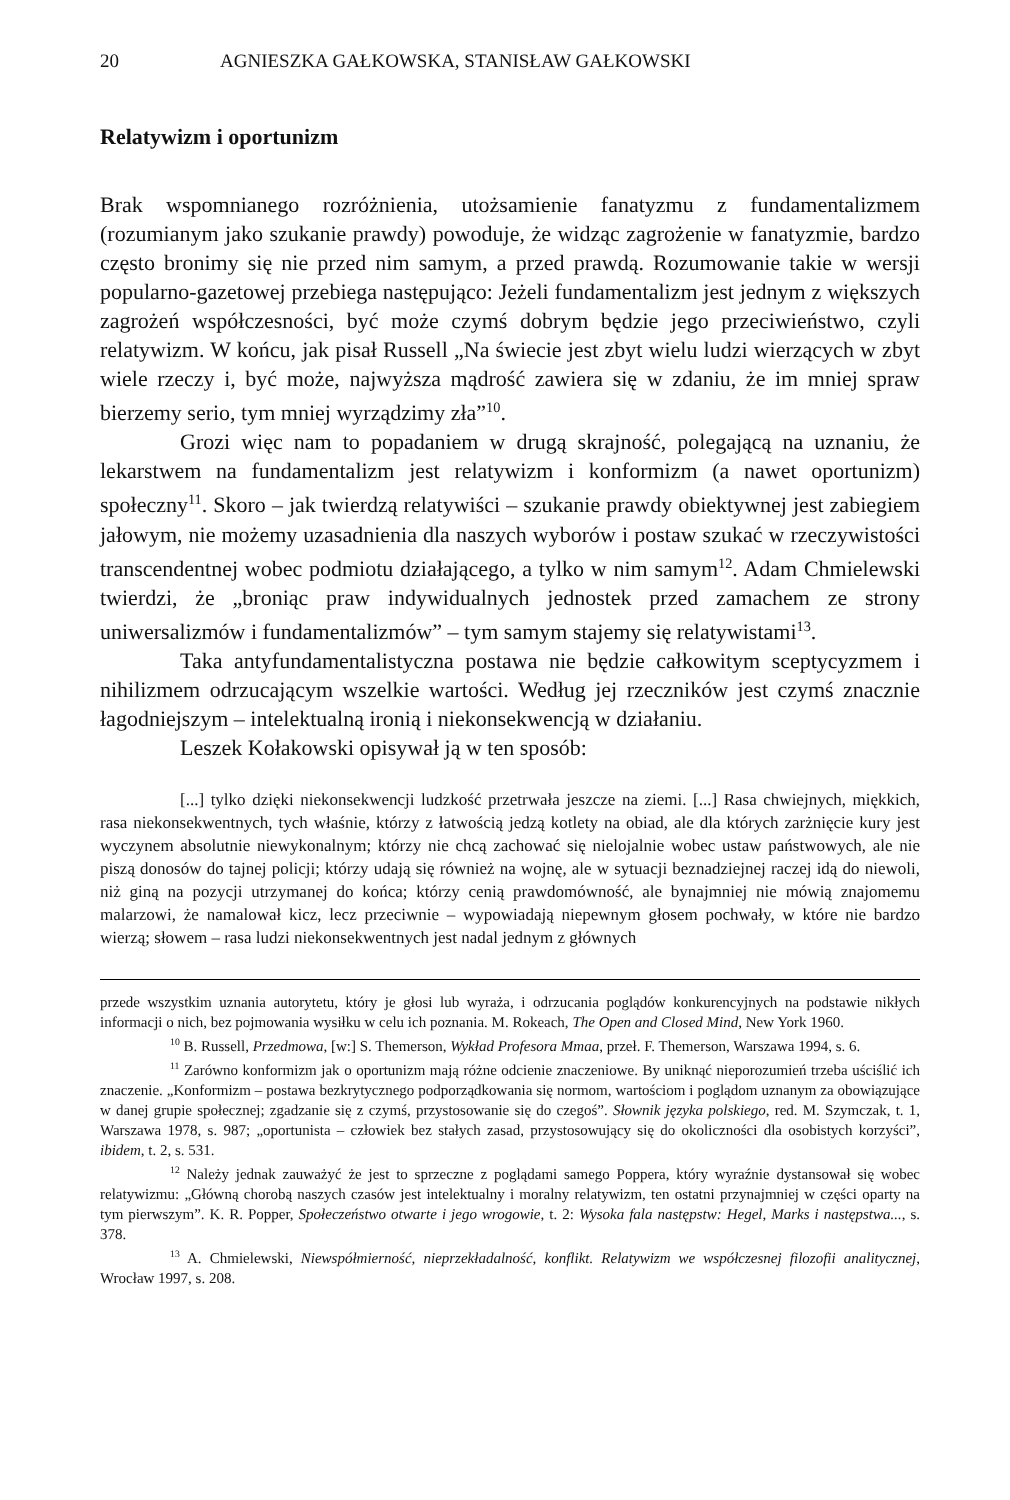20 AGNIESZKA GAŁKOWSKA, STANISŁAW GAŁKOWSKI
Relatywizm i oportunizm
Brak wspomnianego rozróżnienia, utożsamienie fanatyzmu z fundamentalizmem (rozumianym jako szukanie prawdy) powoduje, że widząc zagrożenie w fanatyzmie, bardzo często bronimy się nie przed nim samym, a przed prawdą. Rozumowanie takie w wersji popularno-gazetowej przebiega następująco: Jeżeli fundamentalizm jest jednym z większych zagrożeń współczesności, być może czymś dobrym będzie jego przeciwieństwo, czyli relatywizm. W końcu, jak pisał Russell „Na świecie jest zbyt wielu ludzi wierzących w zbyt wiele rzeczy i, być może, najwyższa mądrość zawiera się w zdaniu, że im mniej spraw bierzemy serio, tym mniej wyrządzimy zła”<sup>10</sup>.
Grozi więc nam to popadaniem w drugą skrajność, polegającą na uznaniu, że lekarstwem na fundamentalizm jest relatywizm i konformizm (a nawet oportunizm) społeczny<sup>11</sup>. Skoro – jak twierdzą relatywiści – szukanie prawdy obiektywnej jest zabiegiem jałowym, nie możemy uzasadnienia dla naszych wyborów i postaw szukać w rzeczywistości transcendentnej wobec podmiotu działającego, a tylko w nim samym<sup>12</sup>. Adam Chmielewski twierdzi, że „broniąc praw indywidualnych jednostek przed zamachem ze strony uniwersalizmów i fundamentalizmów” – tym samym stajemy się relatywistami<sup>13</sup>.
Taka antyfundamentalistyczna postawa nie będzie całkowitym sceptycyzmem i nihilizmem odrzucającym wszelkie wartości. Według jej rzeczników jest czymś znacznie łagodniejszym – intelektualną ironią i niekonsekwencją w działaniu.
Leszek Kołakowski opisywał ją w ten sposób:
[...] tylko dzięki niekonsekwencji ludzkość przetrwała jeszcze na ziemi. [...] Rasa chwiejnych, miękkich, rasa niekonsekwentnych, tych właśnie, którzy z łatwością jedzą kotlety na obiad, ale dla których zarżnięcie kury jest wyczynem absolutnie niewykonalnym; którzy nie chcą zachować się nielojalnie wobec ustaw państwowych, ale nie piszą donosów do tajnej policji; którzy udają się również na wojnę, ale w sytuacji beznadziejnej raczej idą do niewoli, niż giną na pozycji utrzymanej do końca; którzy cenią prawdomówność, ale bynajmniej nie mówią znajomemu malarzowi, że namalował kicz, lecz przeciwnie – wypowiadają niepewnym głosem pochwały, w które nie bardzo wierzą; słowem – rasa ludzi niekonsekwentnych jest nadal jednym z głównych
przede wszystkim uznania autorytetu, który je głosi lub wyraża, i odrzucania poglądów konkurencyjnych na podstawie nikłych informacji o nich, bez pojmowania wysiłku w celu ich poznania. M. Rokeach, The Open and Closed Mind, New York 1960.
<sup>10</sup> B. Russell, Przedmowa, [w:] S. Themerson, Wykład Profesora Mmaa, przeł. F. Themerson, Warszawa 1994, s. 6.
<sup>11</sup> Zarówno konformizm jak o oportunizm mają różne odcienie znaczeniowe. By uniknąć nieporozumień trzeba uściślić ich znaczenie. „Konformizm – postawa bezkrytycznego podporządkowania się normom, wartościom i poglądom uznanym za obowiązujące w danej grupie społecznej; zgadzanie się z czymś, przystosowanie się do czegoś”. Słownik języka polskiego, red. M. Szymczak, t. 1, Warszawa 1978, s. 987; „oportunista – człowiek bez stałych zasad, przystosowujący się do okoliczności dla osobistych korzyści”, ibidem, t. 2, s. 531.
<sup>12</sup> Należy jednak zauważyć że jest to sprzeczne z poglądami samego Poppera, który wyraźnie dystansował się wobec relatywizmu: „Główną chorobą naszych czasów jest intelektualny i moralny relatywizm, ten ostatni przynajmniej w części oparty na tym pierwszym”. K. R. Popper, Społeczeństwo otwarte i jego wrogowie, t. 2: Wysoka fala następstw: Hegel, Marks i następstwa..., s. 378.
<sup>13</sup> A. Chmielewski, Niewspółmierność, nieprzekładalność, konflikt. Relatywizm we współczesnej filozofii analitycznej, Wrocław 1997, s. 208.